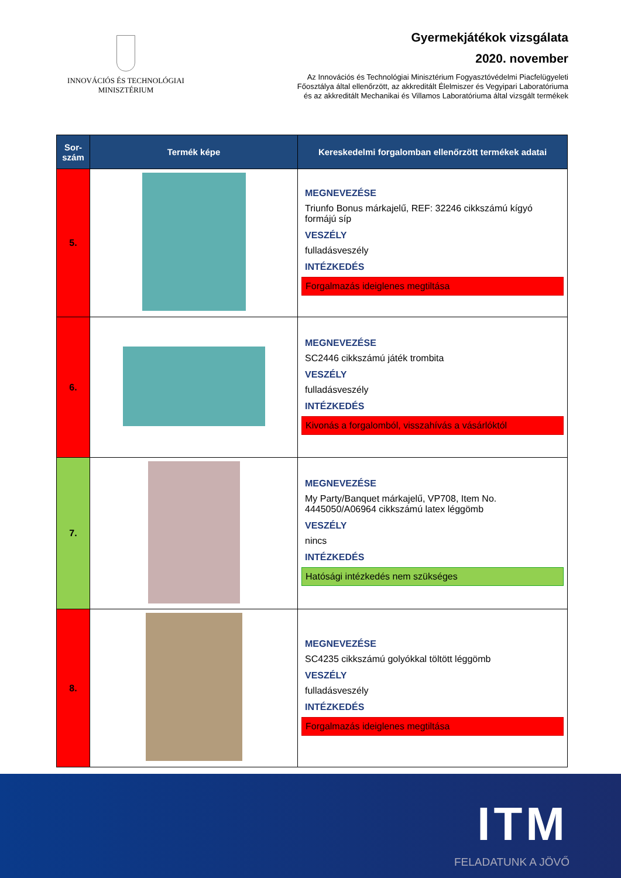INNOVÁCIÓS ÉS TECHNOLÓGIAI
MINISZTÉRIUM
Gyermekjátékok vizsgálata
2020. november
Az Innovációs és Technológiai Minisztérium Fogyasztóvédelmi Piacfelügyeleti
Főosztálya által ellenőrzött, az akkreditált Élelmiszer és Vegyipari Laboratóriuma
és az akkreditált Mechanikai és Villamos Laboratóriuma által vizsgált termékek
| Sor- szám | Termék képe | Kereskedelmi forgalomban ellenőrzött termékek adatai |
| --- | --- | --- |
| 5. | | MEGNEVEZÉSE Triunfo Bonus márkajelű, REF: 32246 cikkszámú kígyó formájú síp VESZÉLY fulladásveszély INTÉZKEDÉS Forgalmazás ideiglenes megtiltása |
| 6. | | MEGNEVEZÉSE SC2446 cikkszámú játék trombita VESZÉLY fulladásveszély INTÉZKEDÉS Kivonás a forgalomból, visszahívás a vásárlóktól |
| 7. | | MEGNEVEZÉSE My Party/Banquet márkajelű, VP708, Item No. 4445050/A06964 cikkszámú latex léggömb VESZÉLY nincs INTÉZKEDÉS Hatósági intézkedés nem szükséges |
| 8. | | MEGNEVEZÉSE SC4235 cikkszámú golyókkal töltött léggömb VESZÉLY fulladásveszély INTÉZKEDÉS Forgalmazás ideiglenes megtiltása |
ITM
FELADATUNK A JÖVŐ